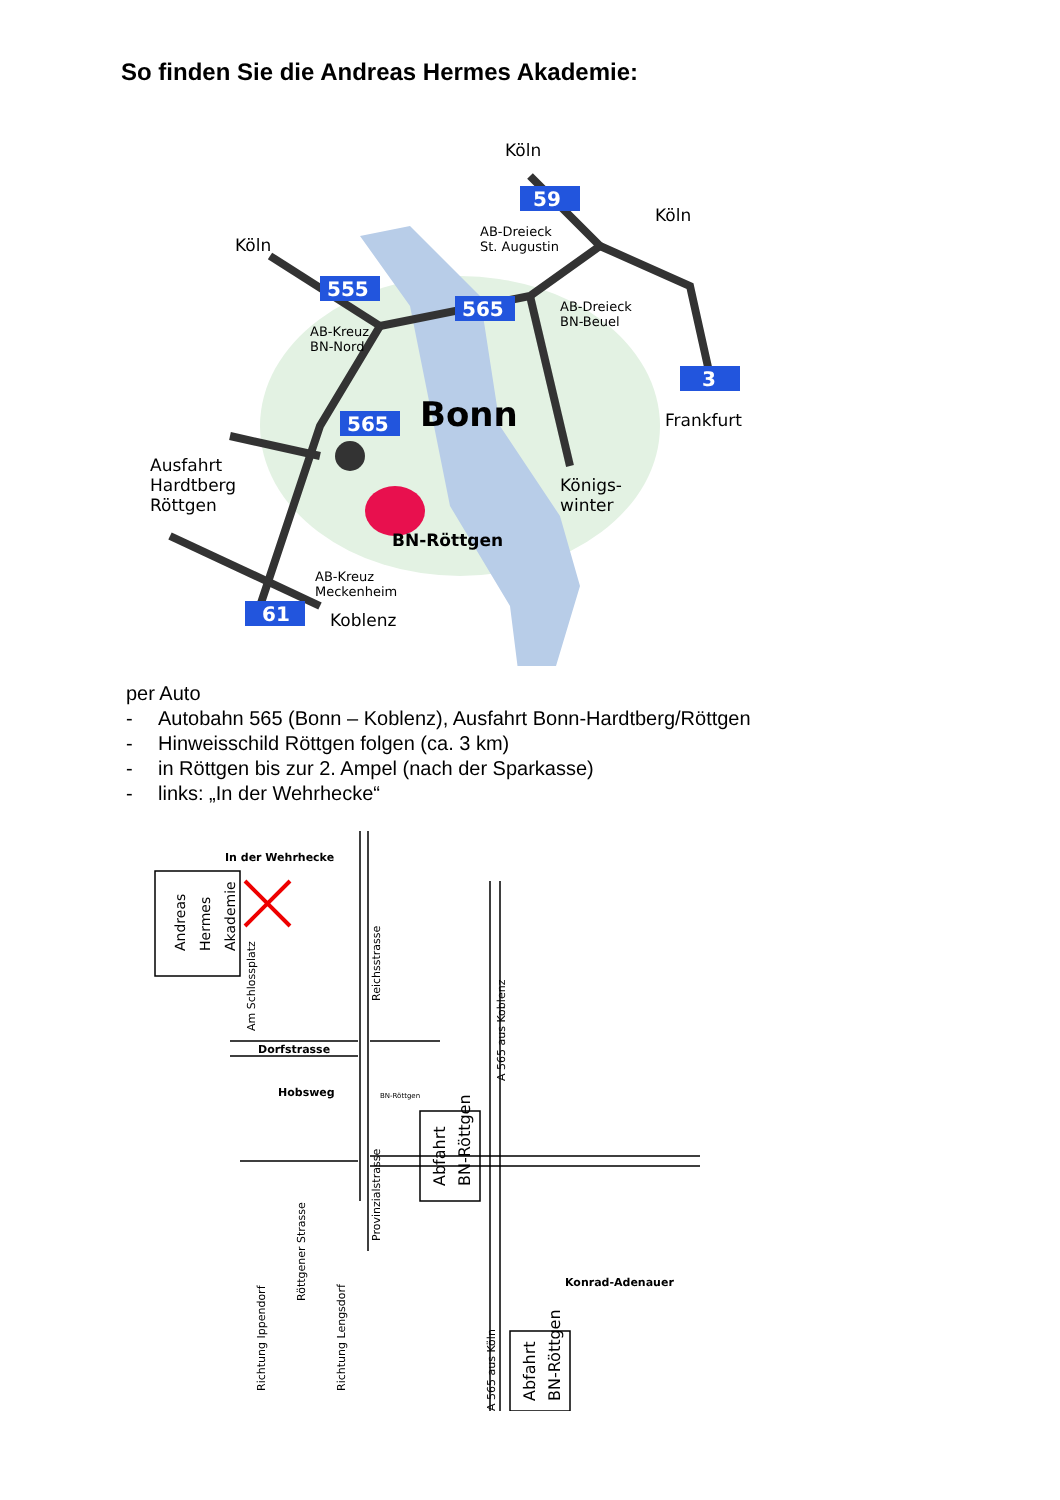So finden Sie die Andreas Hermes Akademie:
59
555
565
565
3
61
Köln
Köln
Köln
AB-Dreieck
St. Augustin
AB-Dreieck
BN-Beuel
AB-Kreuz
BN-Nord
Bonn
Frankfurt
Königs-
winter
Ausfahrt
Hardtberg
Röttgen
BN-Röttgen
AB-Kreuz
Meckenheim
Koblenz
per Auto
- Autobahn 565 (Bonn – Koblenz), Ausfahrt Bonn-Hardtberg/Röttgen
- Hinweisschild Röttgen folgen (ca. 3 km)
- in Röttgen bis zur 2. Ampel (nach der Sparkasse)
- links: „In der Wehrhecke“
In der Wehrhecke
Dorfstrasse
Hobsweg
BN-Röttgen
Konrad-Adenauer
Andreas
Hermes
Akademie
Am Schlossplatz
Reichsstrasse
A 565 aus Koblenz
Abfahrt
BN-Röttgen
Provinzialstrasse
Röttgener Strasse
Richtung Ippendorf
Richtung Lengsdorf
A 565 aus Köln
Abfahrt
BN-Röttgen